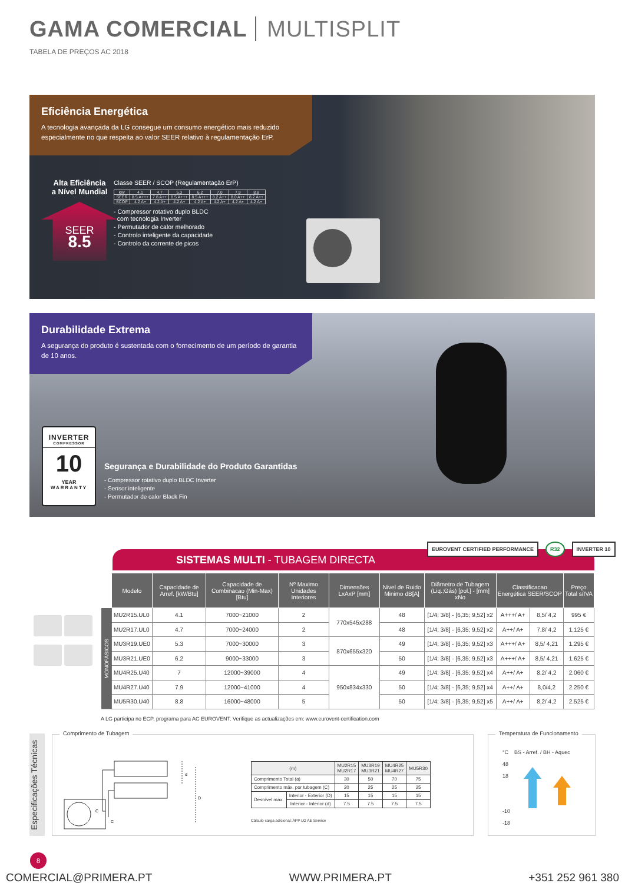GAMA COMERCIAL MULTISPLIT
TABELA DE PREÇOS AC 2018
Eficiência Energética
A tecnologia avançada da LG consegue um consumo energético mais reduzido especialmente no que respeita ao valor SEER relativo à regulamentação ErP.
Alta Eficiência
a Nível Mundial
SEER
8.5
Classe SEER / SCOP (Regulamentação ErP)
| kW | 4.1 | 4.7 | 5.3 | 6.2 | 7.0 | 7.9 | 8.8 |
| SEER | 8.5 A+++ | 7.8 A++ | 8.5 A+++ | 8.5 A+++ | 8.2 A++ | 8.0 A++ | 8.2 A++ |
| SCOP | 4.2 A+ | 4.2 A+ | 4.2 A+ | 4.2 A+ | 4.2 A+ | 4.2 A+ | 4.2 A+ |
- Compressor rotativo duplo BLDC
com tecnologia Inverter
- Permutador de calor melhorado
- Controlo inteligente da capacidade
- Controlo da corrente de picos
Durabilidade Extrema
A segurança do produto é sustentada com o fornecimento de um período de garantia de 10 anos.
INVERTER
COMPRESSOR
10
YEAR
WARRANTY
Segurança e Durabilidade do Produto Garantidas
- Compressor rotativo duplo BLDC Inverter
- Sensor inteligente
- Permutador de calor Black Fin
SISTEMAS MULTI - TUBAGEM DIRECTA
EUROVENT CERTIFIED PERFORMANCE R32 INVERTER 10
| | Modelo | Capacidade de Arref. [kW/Btu] | Capacidade de Combinacao (Min-Max)[Btu] | Nº Maximo Unidades Interiores | Dimensões LxAxP [mm] | Nivel de Ruido Minimo dB[A] | Diâmetro de Tubagem (Liq.;Gás) [pol.] - [mm] xNo | Classificacao Energética SEER/SCOP | | Preço Total s/IVA |
| --- | --- | --- | --- | --- | --- | --- | --- | --- | --- | --- |
| MONOFÁSICOS | MU2R15.UL0 | 4.1 | 7000~21000 | 2 | 770x545x288 | 48 | [1/4; 3/8] - [6,35; 9,52] x2 | A+++/ A+ | 8,5/ 4,2 | 995 € |
| | MU2R17.UL0 | 4.7 | 7000~24000 | 2 | | 48 | [1/4; 3/8] - [6,35; 9,52] x2 | A++/ A+ | 7,8/ 4,2 | 1.125 € |
| | MU3R19.UE0 | 5.3 | 7000~30000 | 3 | 870x655x320 | 49 | [1/4; 3/8] - [6,35; 9,52] x3 | A+++/ A+ | 8,5/ 4,21 | 1.295 € |
| | MU3R21.UE0 | 6.2 | 9000~33000 | 3 | | 50 | [1/4; 3/8] - [6,35; 9,52] x3 | A+++/ A+ | 8,5/ 4,21 | 1.625 € |
| | MU4R25.U40 | 7 | 12000~39000 | 4 | 950x834x330 | 49 | [1/4; 3/8] - [6,35; 9,52] x4 | A++/ A+ | 8,2/ 4,2 | 2.060 € |
| | MU4R27.U40 | 7.9 | 12000~41000 | 4 | | 50 | [1/4; 3/8] - [6,35; 9,52] x4 | A++/ A+ | 8,0/4,2 | 2.250 € |
| | MU5R30.U40 | 8.8 | 16000~48000 | 5 | | 50 | [1/4; 3/8] - [6,35; 9,52] x5 | A++/ A+ | 8,2/ 4,2 | 2.525 € |
A LG participa no ECP, programa para AC EUROVENT. Verifique as actualizações em: www.eurovent-certification.com
Especificações Técnicas
Comprimento de Tubagem
C
C
D
d
| (m) | | MU2R15 MU2R17 | MU3R19 MU3R21 | MU4R25 MU4R27 | MU5R30 |
| --- | --- | --- | --- | --- | --- |
| Comprimento Total (a) | | 30 | 50 | 70 | 75 |
| Comprimento máx. por tubagem (C) | | 20 | 25 | 25 | 25 |
| Desnível máx. | Interior - Exterior (D) | 15 | 15 | 15 | 15 |
| | Interior - Interior (d) | 7.5 | 7.5 | 7.5 | 7.5 |
Cálculo carga adicional: APP LG AE Service
Temperatura de Funcionamento
°C BS - Arref. / BH - Aquec
48
18
-10
-18
8
COMERCIAL@PRIMERA.PT WWW.PRIMERA.PT +351 252 961 380